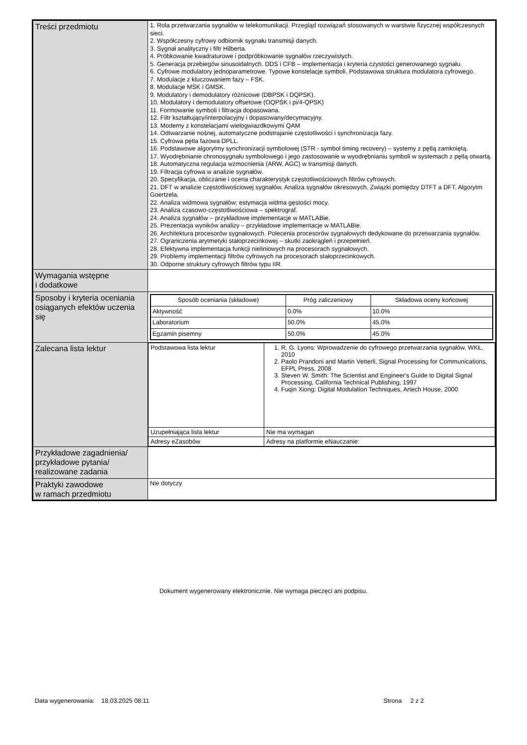| Treści przedmiotu | 1. Rola przetwarzania sygnałów w telekomunikacji. Przegląd rozwiązań stosowanych w warstwie fizycznej współczesnych sieci. 2. Współczesny cyfrowy odbiornik sygnału transmisji danych. 3. Sygnał analityczny i filtr Hilberta. 4. Próbkowanie kwadraturowe i podpróbkowanie sygnałów rzeczywistych. 5. Generacja przebiegów sinusoidalnych. DDS i CFB – implementacja i kryteria czystości generowanego sygnału. 6. Cyfrowe modulatory jednoparametrowe. Typowe konstelacje symboli. Podstawowa struktura modulatora cyfrowego. 7. Modulacje z kluczowaniem fazy – FSK. 8. Modulacje MSK i GMSK. 9. Modulatory i demodulatory różnicowe (DBPSK i DQPSK). 10. Modulatory i demodulatory offsetowe (OQPSK i pi/4-QPSK) 11. Formowanie symboli i filtracja dopasowana. 12. Filtr kształtujący/interpolacyjny i dopasowany/decymacyjny. 13. Modemy z konstelacjami wielogwiazdkowymi QAM 14. Odtwarzanie nośnej, automatyczne podstrajanie częstotliwości i synchronizacja fazy. 15. Cyfrowa pętla fazowa DPLL. 16. Podstawowe algorytmy synchronizacji symbolowej (STR - symbol timing recovery) – systemy z pętlą zamkniętą. 17. Wyodrębnianie chronosygnału symbolowego i jego zastosowanie w wyodrębnianiu symboli w systemach z pętlą otwartą. 18. Automatyczna regulacja wzmocnienia (ARW, AGC) w transmisji danych. 19. Filtracja cyfrowa w analizie sygnałów. 20. Specyfikacja, obliczanie i ocena charakterystyk częstotliwościowych filtrów cyfrowych. 21. DFT w analizie częstotliwościowej sygnałów. Analiza sygnałów okresowych. Związki pomiędzy DTFT a DFT. Algorytm Goertzela. 22. Analiza widmowa sygnałów; estymacja widma gęstości mocy. 23. Analiza czasowo-częstotliwościowa – spektrograf. 24. Analiza sygnałów – przykładowe implementacje w MATLABie. 25. Prezentacja wyników analizy – przykładowe implementacje w MATLABie. 26. Architektura procesorów sygnałowych. Polecenia procesorów sygnałowych dedykowane do przetwarzania sygnałów. 27. Ograniczenia arytmetyki stałoprzecinkowej – skutki zaokrągleń i przepełnień. 28. Efektywna implementacja funkcji nieliniowych na procesorach sygnałowych. 29. Problemy implementacji filtrów cyfrowych na procesorach stałoprzecinkowych. 30. Odporne struktury cyfrowych filtrów typu IIR. |
| Wymagania wstępne i dodatkowe | |
| Sposoby i kryteria oceniania osiąganych efektów uczenia się | / Sposób oceniania (składowe) / Próg zaliczeniowy / Składowa oceny końcowej / / --- / --- / --- / / Aktywność / 0.0% / 10.0% / / Laboratorium / 50.0% / 45.0% / / Egzamin pisemny / 50.0% / 45.0% / |
| Zalecana lista lektur | / Podstawowa lista lektur / 1. R. G. Lyons: Wprowadzenie do cyfrowego przetwarzania sygnałów, WKŁ, 2010 2. Paolo Prandoni and Martin Vetterli, Signal Processing for Communications, EFPL Press, 2008 3. Steven W. Smith: The Scientist and Engineer's Guide to Digital Signal Processing, California Technical Publishing, 1997 4. Fuqin Xiong: Digital Modulation Techniques, Artech House, 2000 / / Uzupełniająca lista lektur / Nie ma wymagan / / Adresy eZasobów / Adresy na platformie eNauczanie: / |
| Przykładowe zagadnienia/ przykładowe pytania/ realizowane zadania | |
| Praktyki zawodowe w ramach przedmiotu | Nie dotyczy |
Dokument wygenerowany elektronicznie. Nie wymaga pieczęci ani podpisu.
Data wygenerowania: 18.03.2025 08:11
Strona 2 z 2